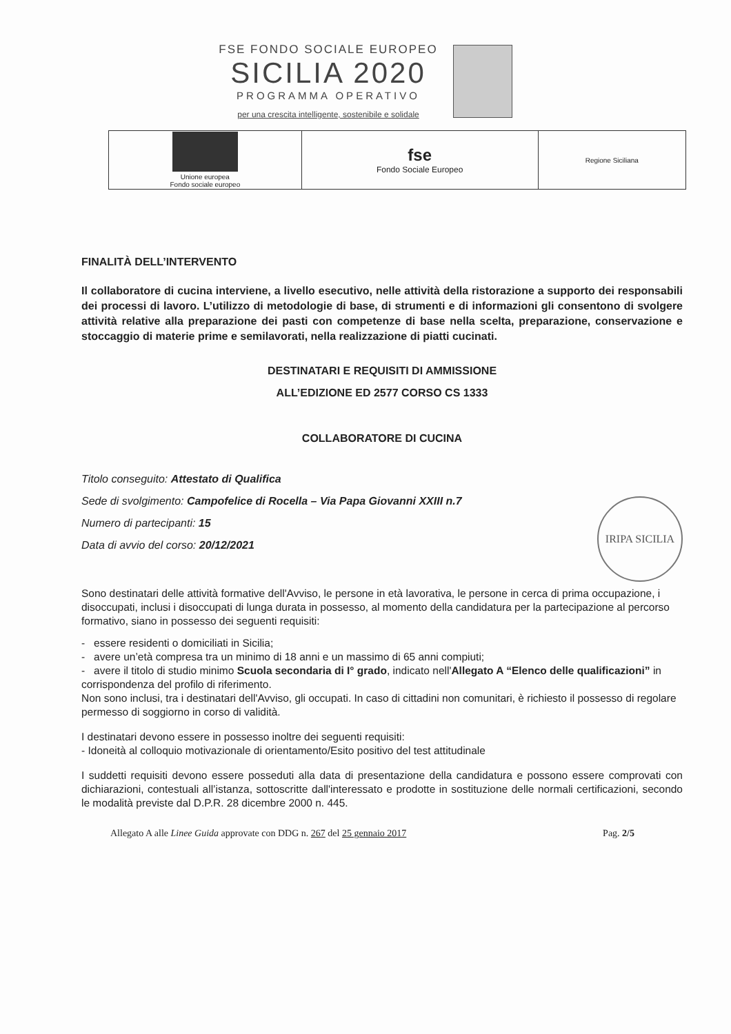FSE FONDO SOCIALE EUROPEO
SICILIA 2020
PROGRAMMA OPERATIVO
per una crescita intelligente, sostenibile e solidale
| Unione europea Fondo sociale europeo | fse Fondo Sociale Europeo | Regione Siciliana |
FINALITÀ DELL’INTERVENTO
Il collaboratore di cucina interviene, a livello esecutivo, nelle attività della ristorazione a supporto dei responsabili dei processi di lavoro. L’utilizzo di metodologie di base, di strumenti e di informazioni gli consentono di svolgere attività relative alla preparazione dei pasti con competenze di base nella scelta, preparazione, conservazione e stoccaggio di materie prime e semilavorati, nella realizzazione di piatti cucinati.
DESTINATARI E REQUISITI DI AMMISSIONE
ALL’EDIZIONE ED 2577 CORSO CS 1333
COLLABORATORE DI CUCINA
Titolo conseguito: Attestato di Qualifica
Sede di svolgimento: Campofelice di Rocella – Via Papa Giovanni XXIII n.7
Numero di partecipanti: 15
Data di avvio del corso: 20/12/2021
Sono destinatari delle attività formative dell'Avviso, le persone in età lavorativa, le persone in cerca di prima occupazione, i disoccupati, inclusi i disoccupati di lunga durata in possesso, al momento della candidatura per la partecipazione al percorso formativo, siano in possesso dei seguenti requisiti:
- essere residenti o domiciliati in Sicilia;
- avere un’età compresa tra un minimo di 18 anni e un massimo di 65 anni compiuti;
- avere il titolo di studio minimo Scuola secondaria di I° grado, indicato nell'Allegato A “Elenco delle qualificazioni” in corrispondenza del profilo di riferimento.
Non sono inclusi, tra i destinatari dell'Avviso, gli occupati. In caso di cittadini non comunitari, è richiesto il possesso di regolare permesso di soggiorno in corso di validità.
I destinatari devono essere in possesso inoltre dei seguenti requisiti:
- Idoneità al colloquio motivazionale di orientamento/Esito positivo del test attitudinale
I suddetti requisiti devono essere posseduti alla data di presentazione della candidatura e possono essere comprovati con dichiarazioni, contestuali all’istanza, sottoscritte dall'interessato e prodotte in sostituzione delle normali certificazioni, secondo le modalità previste dal D.P.R. 28 dicembre 2000 n. 445.
Allegato A alle Linee Guida approvate con DDG n. 267 del 25 gennaio 2017 Pag. 2/5
IRIPA SICILIA